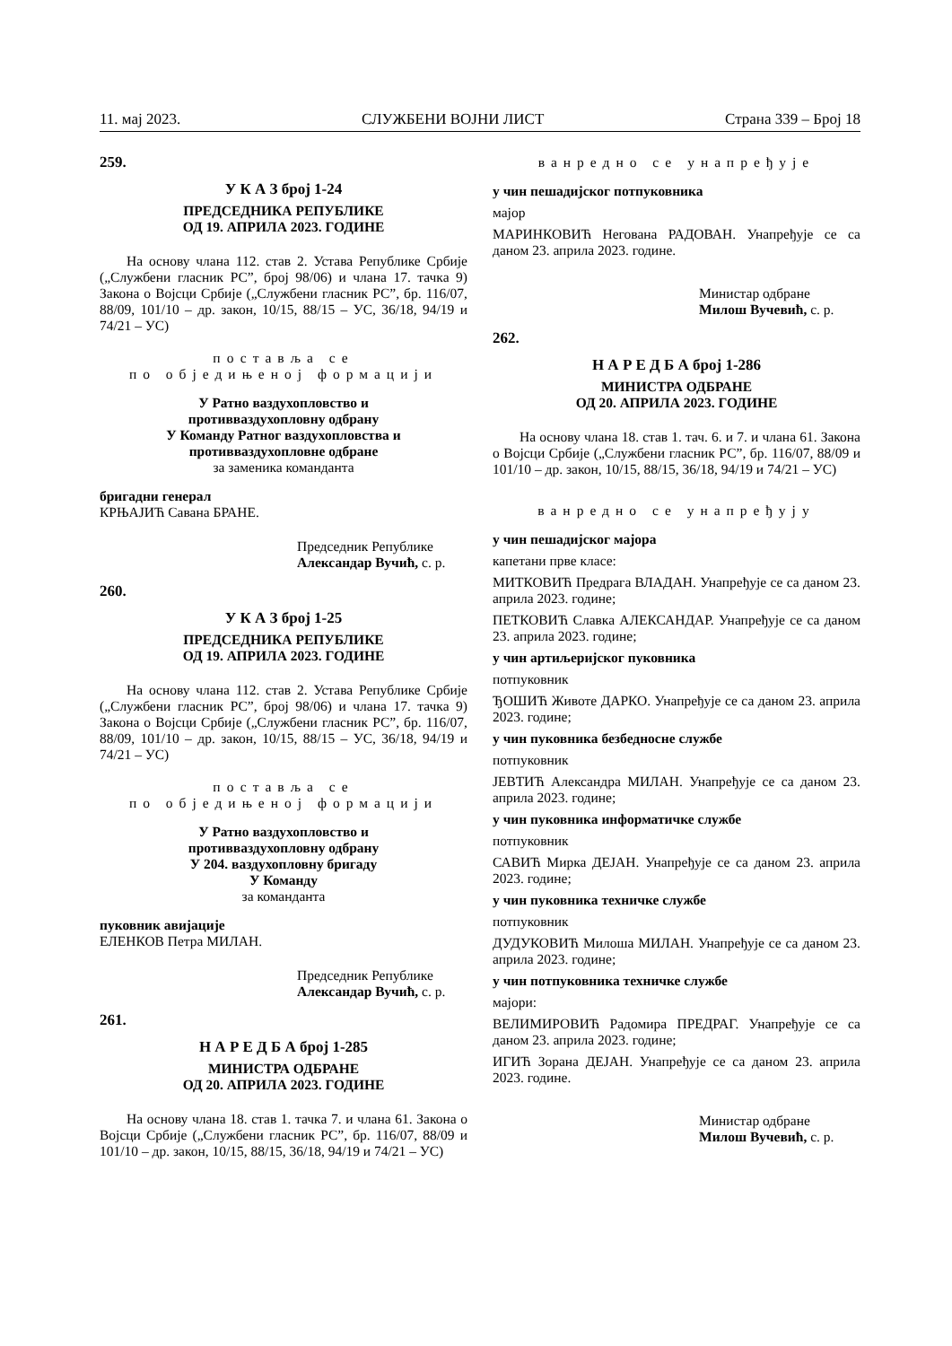11. мај 2023. СЛУЖБЕНИ ВОЈНИ ЛИСТ Страна 339 – Број 18
259.
У К А З број 1-24
ПРЕДСЕДНИКА РЕПУБЛИКЕ
ОД 19. АПРИЛА 2023. ГОДИНЕ
На основу члана 112. став 2. Устава Републике Србије („Службени гласник РС”, број 98/06) и члана 17. тачка 9) Закона о Војсци Србије („Службени гласник РС”, бр. 116/07, 88/09, 101/10 – др. закон, 10/15, 88/15 – УС, 36/18, 94/19 и 74/21 – УС)
постaвља се
по обједињеној формацији
У Ратно ваздухопловство и
противваздухопловну одбрану
У Команду Ратног ваздухопловства и
противваздухопловне одбране
за заменика команданта
бригадни генерал
КРЊАЈИЋ Савана БРАНЕ.
Председник Републике
Александар Вучић, с. р.
260.
У К А З број 1-25
ПРЕДСЕДНИКА РЕПУБЛИКЕ
ОД 19. АПРИЛА 2023. ГОДИНЕ
На основу члана 112. став 2. Устава Републике Србије („Службени гласник РС”, број 98/06) и члана 17. тачка 9) Закона о Војсци Србије („Службени гласник РС”, бр. 116/07, 88/09, 101/10 – др. закон, 10/15, 88/15 – УС, 36/18, 94/19 и 74/21 – УС)
постaвља се
по обједињеној формацији
У Ратно ваздухопловство и
противваздухопловну одбрану
У 204. ваздухопловну бригаду
У Команду
за команданта
пуковник авијације
ЕЛЕНКОВ Петра МИЛАН.
Председник Републике
Александар Вучић, с. р.
261.
Н А Р Е Д Б А број 1-285
МИНИСТРА ОДБРАНЕ
ОД 20. АПРИЛА 2023. ГОДИНЕ
На основу члана 18. став 1. тачка 7. и члана 61. Закона о Војсци Србије („Службени гласник РС”, бр. 116/07, 88/09 и 101/10 – др. закон, 10/15, 88/15, 36/18, 94/19 и 74/21 – УС)
ванредно се унапређује
у чин пешадијског потпуковника
мајор
МАРИНКОВИЋ Негована РАДОВАН. Унапређује се са даном 23. априла 2023. године.
Министар одбране
Милош Вучевић, с. р.
262.
Н А Р Е Д Б А број 1-286
МИНИСТРА ОДБРАНЕ
ОД 20. АПРИЛА 2023. ГОДИНЕ
На основу члана 18. став 1. тач. 6. и 7. и члана 61. Закона о Војсци Србије („Службени гласник РС”, бр. 116/07, 88/09 и 101/10 – др. закон, 10/15, 88/15, 36/18, 94/19 и 74/21 – УС)
ванредно се унапређују
у чин пешадијског мајора
капетани прве класе:
МИТКОВИЋ Предрага ВЛАДАН. Унапређује се са даном 23. априла 2023. године;
ПЕТКОВИЋ Славка АЛЕКСАНДАР. Унапређује се са даном 23. априла 2023. године;
у чин артиљеријског пуковника
потпуковник
ЂОШИЋ Животе ДАРКО. Унапређује се са даном 23. априла 2023. године;
у чин пуковника безбедносне службе
потпуковник
ЈЕВТИЋ Александра МИЛАН. Унапређује се са даном 23. априла 2023. године;
у чин пуковника информатичке службе
потпуковник
САВИЋ Мирка ДЕЈАН. Унапређује се са даном 23. априла 2023. године;
у чин пуковника техничке службе
потпуковник
ДУДУКОВИЋ Милоша МИЛАН. Унапређује се са даном 23. априла 2023. године;
у чин потпуковника техничке службе
мајори:
ВЕЛИМИРОВИЋ Радомира ПРЕДРАГ. Унапређује се са даном 23. априла 2023. године;
ИГИЋ Зорана ДЕЈАН. Унапређује се са даном 23. априла 2023. године.
Министар одбране
Милош Вучевић, с. р.